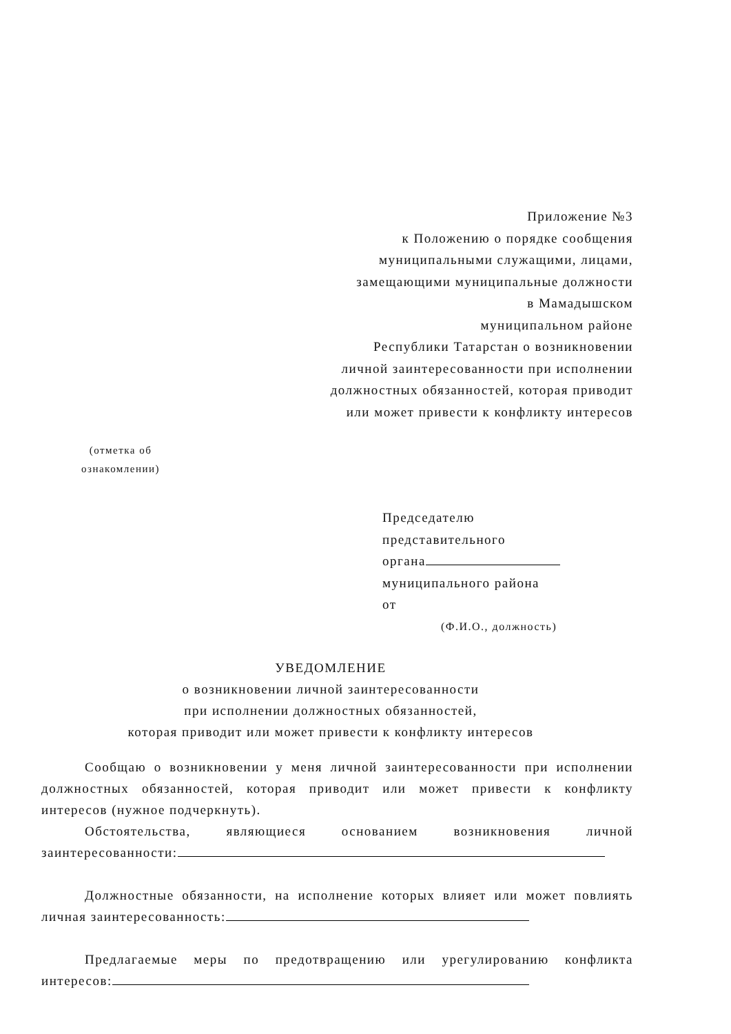Приложение №3
к Положению о порядке сообщения
муниципальными служащими, лицами,
замещающими муниципальные должности
в Мамадышском
муниципальном районе
Республики Татарстан о возникновении
личной заинтересованности при исполнении
должностных обязанностей, которая приводит
или может привести к конфликту интересов
(отметка об
ознакомлении)
Председателю
представительного
органа
муниципального района
от
(Ф.И.О., должность)
УВЕДОМЛЕНИЕ
о возникновении личной заинтересованности
при исполнении должностных обязанностей,
которая приводит или может привести к конфликту интересов
Сообщаю о возникновении у меня личной заинтересованности при исполнении должностных обязанностей, которая приводит или может привести к конфликту интересов (нужное подчеркнуть).
Обстоятельства, являющиеся основанием возникновения личной заинтересованности:
Должностные обязанности, на исполнение которых влияет или может повлиять личная заинтересованность:
Предлагаемые меры по предотвращению или урегулированию конфликта интересов: